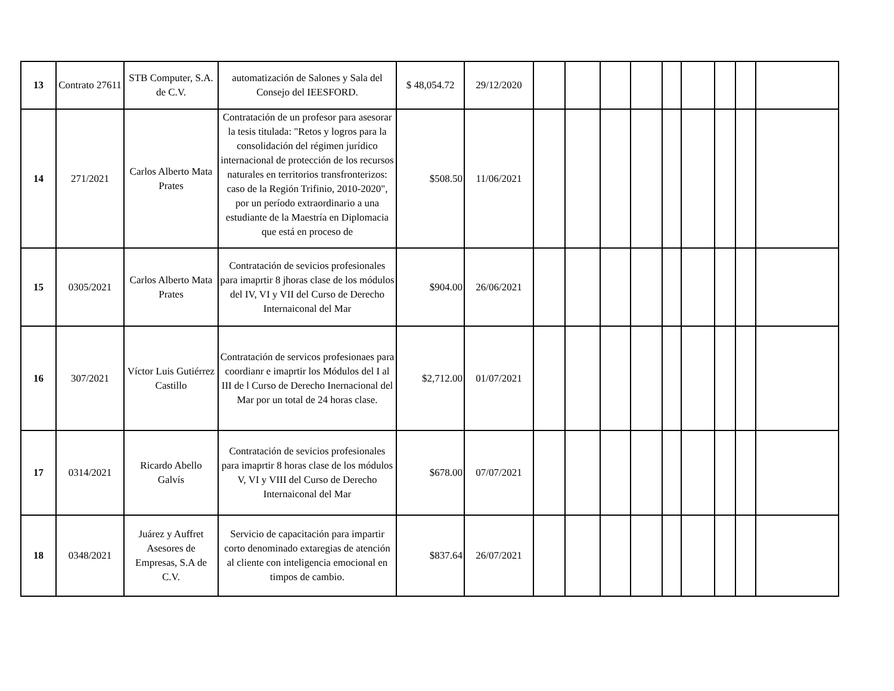| 13 | Contrato 27611 | STB Computer, S.A. de C.V. | automatización de Salones y Sala del Consejo del IEESFORD. | $ 48,054.72 | 29/12/2020 | | | | | | | | | |
| 14 | 271/2021 | Carlos Alberto Mata Prates | Contratación de un profesor para asesorar la tesis titulada: "Retos y logros para la consolidación del régimen jurídico internacional de protección de los recursos naturales en territorios transfronterizos: caso de la Región Trifinio, 2010-2020", por un período extraordinario a una estudiante de la Maestría en Diplomacia que está en proceso de | $508.50 | 11/06/2021 | | | | | | | | | |
| 15 | 0305/2021 | Carlos Alberto Mata Prates | Contratación de sevicios profesionales para imaprtir 8 jhoras clase de los módulos del IV, VI y VII del Curso de Derecho Internaiconal del Mar | $904.00 | 26/06/2021 | | | | | | | | | |
| 16 | 307/2021 | Víctor Luis Gutiérrez Castillo | Contratación de servicos profesionaes para coordianr e imaprtir los Módulos del I al III de l Curso de Derecho Inernacional del Mar por un total de 24 horas clase. | $2,712.00 | 01/07/2021 | | | | | | | | | |
| 17 | 0314/2021 | Ricardo Abello Galvís | Contratación de sevicios profesionales para imaprtir 8 horas clase de los módulos V, VI y VIII del Curso de Derecho Internaiconal del Mar | $678.00 | 07/07/2021 | | | | | | | | | |
| 18 | 0348/2021 | Juárez y Auffret Asesores de Empresas, S.A de C.V. | Servicio de capacitación para impartir corto denominado extaregias de atención al cliente con inteligencia emocional en timpos de cambio. | $837.64 | 26/07/2021 | | | | | | | | | |